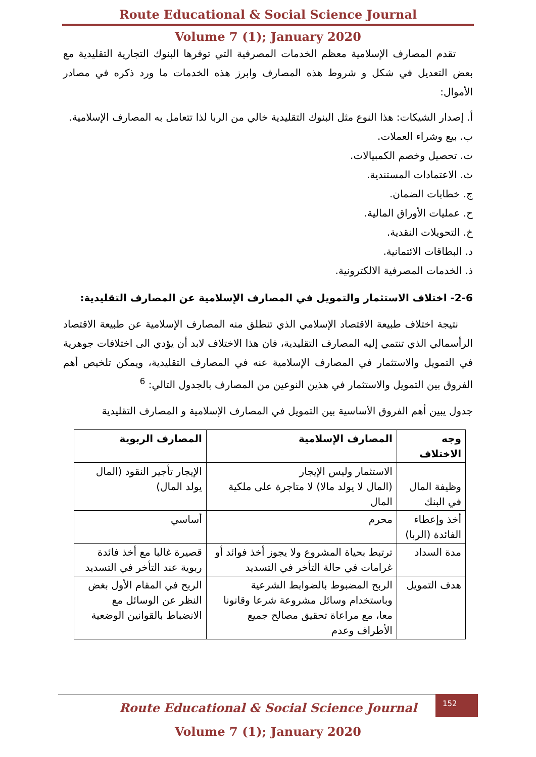Route Educational & Social Science Journal
Volume 7 (1); January 2020
تقدم المصارف الإسلامية معظم الخدمات المصرفية التي توفرها البنوك التجارية التقليدية مع بعض التعديل في شكل و شروط هذه المصارف وابرز هذه الخدمات ما ورد ذكره في مصادر الأموال:
أ. إصدار الشيكات: هذا النوع مثل البنوك التقليدية خالي من الربا لذا تتعامل به المصارف الإسلامية.
ب. بيع وشراء العملات.
ت. تحصيل وخصم الكمبيالات.
ث. الاعتمادات المستندية.
ج. خطابات الضمان.
ح. عمليات الأوراق المالية.
خ. التحويلات النقدية.
د. البطاقات الائتمانية.
ذ. الخدمات المصرفية الالكترونية.
2-6- اختلاف الاستثمار والتمويل في المصارف الإسلامية عن المصارف التقليدية:
نتيجة اختلاف طبيعة الاقتصاد الإسلامي الذي تنطلق منه المصارف الإسلامية عن طبيعة الاقتصاد الرأسمالي الذي تنتمي إليه المصارف التقليدية، فان هذا الاختلاف لابد أن يؤدي الى اختلافات جوهرية في التمويل والاستثمار في المصارف الإسلامية عنه في المصارف التقليدية، ويمكن تلخيص أهم الفروق بين التمويل والاستثمار في هذين النوعين من المصارف بالجدول التالي: <sup>6</sup>
جدول يبين أهم الفروق الأساسية بين التمويل في المصارف الإسلامية و المصارف التقليدية
| وجه الاختلاف | المصارف الإسلامية | المصارف الربوية |
| --- | --- | --- |
| وظيفة المال في البنك | الاستثمار وليس الإيجار (المال لا يولد مالا) لا متاجرة على ملكية المال | الإيجار تأجير النقود (المال يولد المال) |
| أخذ وإعطاء الفائدة (الربا) | محرم | أساسي |
| مدة السداد | ترتبط بحياة المشروع ولا يجوز أخذ فوائد أو غرامات في حالة التأخر في التسديد | قصيرة غالبا مع أخذ فائدة ربوية عند التأخر في التسديد |
| هدف التمويل | الربح المضبوط بالضوابط الشرعية وباستخدام وسائل مشروعة شرعا وقانونا معا، مع مراعاة تحقيق مصالح جميع الأطراف وعدم | الربح في المقام الأول بغض النظر عن الوسائل مع الانضباط بالقوانين الوضعية |
152
Route Educational & Social Science Journal
Volume 7 (1); January 2020